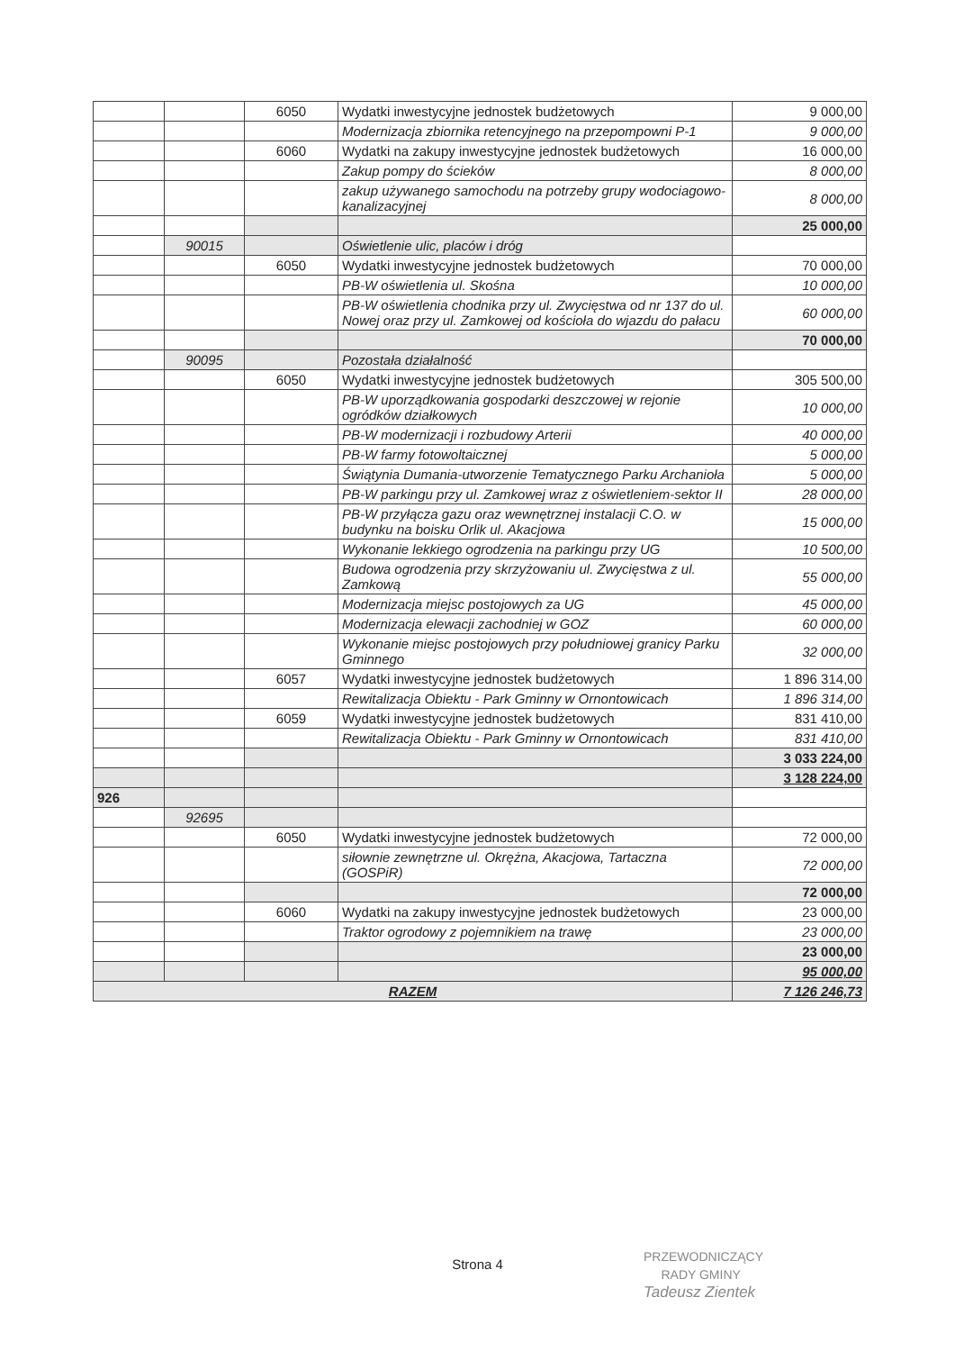| | | 6050 | Wydatki inwestycyjne jednostek budżetowych | 9 000,00 |
| | | | Modernizacja zbiornika retencyjnego na przepompowni P-1 | 9 000,00 |
| | | 6060 | Wydatki na zakupy inwestycyjne jednostek budżetowych | 16 000,00 |
| | | | Zakup pompy do ścieków | 8 000,00 |
| | | | zakup używanego samochodu na potrzeby grupy wodociagowo-kanalizacyjnej | 8 000,00 |
| | | | | 25 000,00 |
| | 90015 | | Oświetlenie ulic, placów i dróg | |
| | | 6050 | Wydatki inwestycyjne jednostek budżetowych | 70 000,00 |
| | | | PB-W oświetlenia ul. Skośna | 10 000,00 |
| | | | PB-W oświetlenia chodnika przy ul. Zwycięstwa od nr 137 do ul. Nowej oraz przy ul. Zamkowej od kościoła do wjazdu do pałacu | 60 000,00 |
| | | | | 70 000,00 |
| | 90095 | | Pozostała działalność | |
| | | 6050 | Wydatki inwestycyjne jednostek budżetowych | 305 500,00 |
| | | | PB-W uporządkowania gospodarki deszczowej w rejonie ogródków działkowych | 10 000,00 |
| | | | PB-W modernizacji i rozbudowy Arterii | 40 000,00 |
| | | | PB-W farmy fotowoltaicznej | 5 000,00 |
| | | | Świątynia Dumania-utworzenie Tematycznego Parku Archanioła | 5 000,00 |
| | | | PB-W parkingu przy ul. Zamkowej wraz z oświetleniem-sektor II | 28 000,00 |
| | | | PB-W przyłącza gazu oraz wewnętrznej instalacji C.O. w budynku na boisku Orlik ul. Akacjowa | 15 000,00 |
| | | | Wykonanie lekkiego ogrodzenia na parkingu przy UG | 10 500,00 |
| | | | Budowa ogrodzenia przy skrzyżowaniu ul. Zwycięstwa z ul. Zamkową | 55 000,00 |
| | | | Modernizacja miejsc postojowych za UG | 45 000,00 |
| | | | Modernizacja elewacji zachodniej w GOZ | 60 000,00 |
| | | | Wykonanie miejsc postojowych przy południowej granicy Parku Gminnego | 32 000,00 |
| | | 6057 | Wydatki inwestycyjne jednostek budżetowych | 1 896 314,00 |
| | | | Rewitalizacja Obiektu - Park Gminny w Ornontowicach | 1 896 314,00 |
| | | 6059 | Wydatki inwestycyjne jednostek budżetowych | 831 410,00 |
| | | | Rewitalizacja Obiektu - Park Gminny w Ornontowicach | 831 410,00 |
| | | | | 3 033 224,00 |
| | | | | 3 128 224,00 |
| 926 | | | | |
| | 92695 | | | |
| | | 6050 | Wydatki inwestycyjne jednostek budżetowych | 72 000,00 |
| | | | siłownie zewnętrzne ul. Okrężna, Akacjowa, Tartaczna (GOSPiR) | 72 000,00 |
| | | | | 72 000,00 |
| | | 6060 | Wydatki na zakupy inwestycyjne jednostek budżetowych | 23 000,00 |
| | | | Traktor ogrodowy z pojemnikiem na trawę | 23 000,00 |
| | | | | 23 000,00 |
| | | | | 95 000,00 |
| RAZEM | | | | 7 126 246,73 |
Strona 4
PRZEWODNICZĄCY
RADY GMINY
Tadeusz Zientek